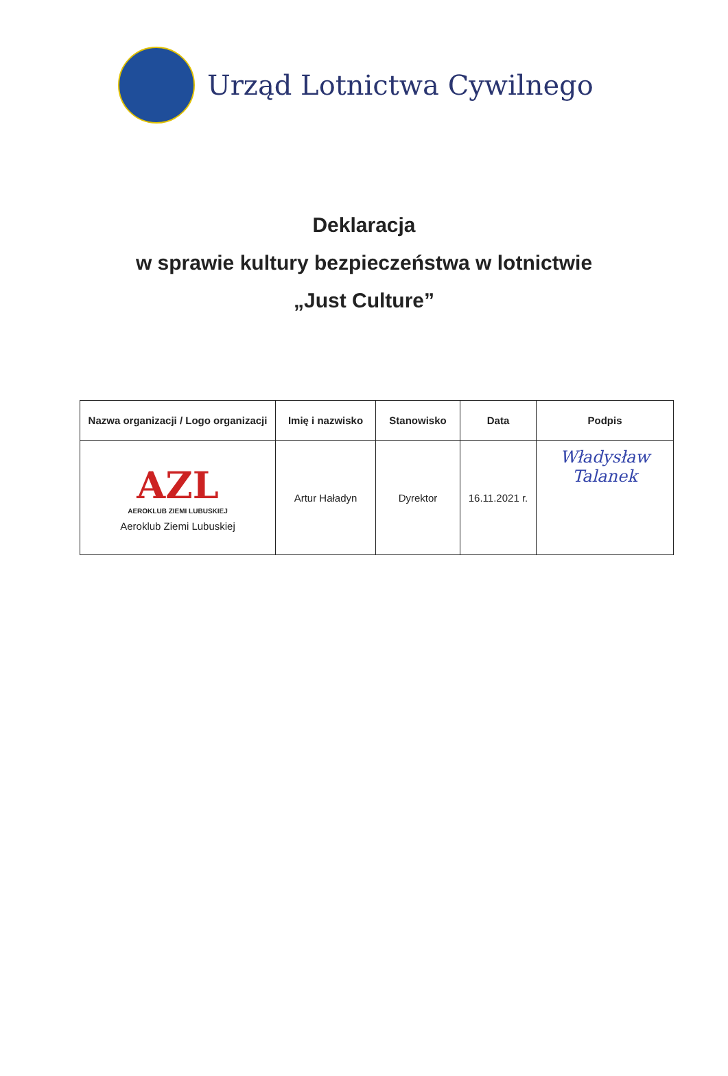Urząd Lotnictwa Cywilnego
Deklaracja
w sprawie kultury bezpieczeństwa w lotnictwie
„Just Culture”
| Nazwa organizacji / Logo organizacji | Imię i nazwisko | Stanowisko | Data | Podpis |
| --- | --- | --- | --- | --- |
| AZL AEROKLUB ZIEMI LUBUSKIEJ Aeroklub Ziemi Lubuskiej | Artur Haładyn | Dyrektor | 16.11.2021 r. | Władysław Talanek |